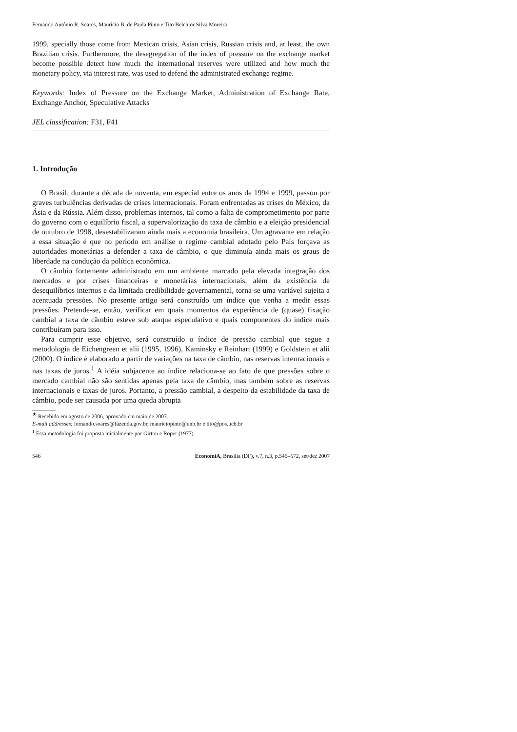Fernando Antônio R. Soares, Maurício B. de Paula Pinto e Tito Belchior Silva Moreira
1999, specially those come from Mexican crisis, Asian crisis, Russian crisis and, at least, the own Brazilian crisis. Furthermore, the desegregation of the index of pressure on the exchange market become possible detect how much the international reserves were utilized and how much the monetary policy, via interest rate, was used to defend the administrated exchange regime.
Keywords: Index of Pressure on the Exchange Market, Administration of Exchange Rate, Exchange Anchor, Speculative Attacks
JEL classification: F31, F41
1. Introdução
O Brasil, durante a década de noventa, em especial entre os anos de 1994 e 1999, passou por graves turbulências derivadas de crises internacionais. Foram enfrentadas as crises do México, da Ásia e da Rússia. Além disso, problemas internos, tal como a falta de comprometimento por parte do governo com o equilíbrio fiscal, a supervalorização da taxa de câmbio e a eleição presidencial de outubro de 1998, desestabilizaram ainda mais a economia brasileira. Um agravante em relação a essa situação é que no período em análise o regime cambial adotado pelo País forçava as autoridades monetárias a defender a taxa de câmbio, o que diminuía ainda mais os graus de liberdade na condução da política econômica.
O câmbio fortemente administrado em um ambiente marcado pela elevada integração dos mercados e por crises financeiras e monetárias internacionais, além da existência de desequilíbrios internos e da limitada credibilidade governamental, torna-se uma variável sujeita a acentuada pressões. No presente artigo será construído um índice que venha a medir essas pressões. Pretende-se, então, verificar em quais momentos da experiência de (quase) fixação cambial a taxa de câmbio esteve sob ataque especulativo e quais componentes do índice mais contribuíram para isso.
Para cumprir esse objetivo, será construído o índice de pressão cambial que segue a metodologia de Eichengreen et alii (1995, 1996), Kaminsky e Reinhart (1999) e Goldstein et alii (2000). O índice é elaborado a partir de variações na taxa de câmbio, nas reservas internacionais e nas taxas de juros.<sup>1</sup> A idéia subjacente ao índice relaciona-se ao fato de que pressões sobre o mercado cambial não são sentidas apenas pela taxa de câmbio, mas também sobre as reservas internacionais e taxas de juros. Portanto, a pressão cambial, a despeito da estabilidade da taxa de câmbio, pode ser causada por uma queda abrupta
<sup>★</sup> Recebido em agosto de 2006, aprovado em maio de 2007.
E-mail addresses: fernando.soares@fazenda.gov.br, mauriciopinto@unb.br e tito@pos.ucb.br
<sup>1</sup> Essa metodologia foi proposta inicialmente por Girton e Roper (1977).
546 EconomiA, Brasília (DF), v.7, n.3, p.545–572, set/dez 2007